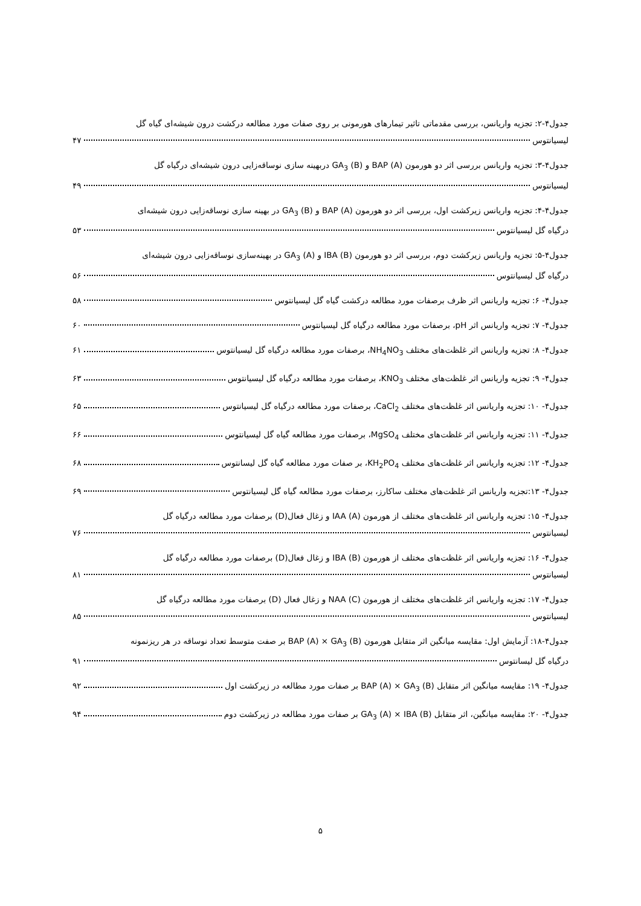جدول۴-۲: تجزیه واریانس، بررسی مقدماتی تاثیر تیمارهای هورمونی بر روی صفات مورد مطالعه درکشت درون شیشه‌ای گیاه گل
لیسیانتوس ۴۷
جدول۴-۳: تجزیه واریانس بررسی اثر دو هورمون BAP (A) و GA<sub>3</sub> (B) دربهینه سازی نوساقه‌زایی درون شیشه‌ای درگیاه گل
لیسیانتوس ۴۹
جدول۴-۴: تجزیه واریانس زیرکشت اول، بررسی اثر دو هورمون BAP (A) و GA<sub>3</sub> (B) در بهینه سازی نوساقه‌زایی درون شیشه‌ای
درگیاه گل لیسیانتوس ۵۳
جدول۴-۵: تجزیه واریانس زیرکشت دوم، بررسی اثر دو هورمون IBA (B) و GA<sub>3</sub> (A) در بهینه‌سازی نوساقه‌زایی درون شیشه‌ای
درگیاه گل لیسیانتوس ۵۶
جدول۴- ۶: تجزیه واریانس اثر ظرف برصفات مورد مطالعه درکشت گیاه گل لیسیانتوس ۵۸
جدول۴- ۷: تجزیه واریانس اثر pH، برصفات مورد مطالعه درگیاه گل لیسیانتوس ۶۰
جدول۴- ۸: تجزیه واریانس اثر غلظت‌های مختلف NH<sub>4</sub>NO<sub>3</sub>، برصفات مورد مطالعه درگیاه گل لیسیانتوس ۶۱
جدول۴- ۹: تجزیه واریانس اثر غلظت‌های مختلف KNO<sub>3</sub>، برصفات مورد مطالعه درگیاه گل لیسیانتوس ۶۳
جدول۴- ۱۰: تجزیه واریانس اثر غلظت‌های مختلف CaCl<sub>2</sub>، برصفات مورد مطالعه درگیاه گل لیسیانتوس ۶۵
جدول۴- ۱۱: تجزیه واریانس اثر غلظت‌های مختلف MgSO<sub>4</sub>، برصفات مورد مطالعه گیاه گل لیسیانتوس ۶۶
جدول۴- ۱۲: تجزیه واریانس اثر غلظت‌های مختلف KH<sub>2</sub>PO<sub>4</sub>، بر صفات مورد مطالعه گیاه گل لیسانتوس ۶۸
جدول۴- ۱۳:تجزیه واریانس اثر غلظت‌های مختلف ساکارز، برصفات مورد مطالعه گیاه گل لیسیانتوس ۶۹
جدول۴- ۱۵: تجزیه واریانس اثر غلظت‌های مختلف از هورمون IAA (A) و زغال فعال(D) برصفات مورد مطالعه درگیاه گل
لیسیانتوس ۷۶
جدول۴- ۱۶: تجزیه واریانس اثر غلظت‌های مختلف از هورمون IBA (B) و زغال فعال(D) برصفات مورد مطالعه درگیاه گل
لیسیانتوس ۸۱
جدول۴- ۱۷: تجزیه واریانس اثر غلظت‌های مختلف از هورمون NAA (C) و زغال فعال (D) برصفات مورد مطالعه درگیاه گل
لیسیانتوس ۸۵
جدول۴-۱۸: آزمایش اول: مقایسه میانگین اثر متقابل هورمون BAP (A) × GA<sub>3</sub> (B) بر صفت متوسط تعداد نوساقه در هر ریزنمونه
درگیاه گل لیسانتوس ۹۱
جدول۴- ۱۹: مقایسه میانگین اثر متقابل BAP (A) × GA<sub>3</sub> (B) بر صفات مورد مطالعه در زیرکشت اول ۹۲
جدول۴- ۲۰: مقایسه میانگین، اثر متقابل GA<sub>3</sub> (A) × IBA (B) بر صفات مورد مطالعه در زیرکشت دوم ۹۴
۵